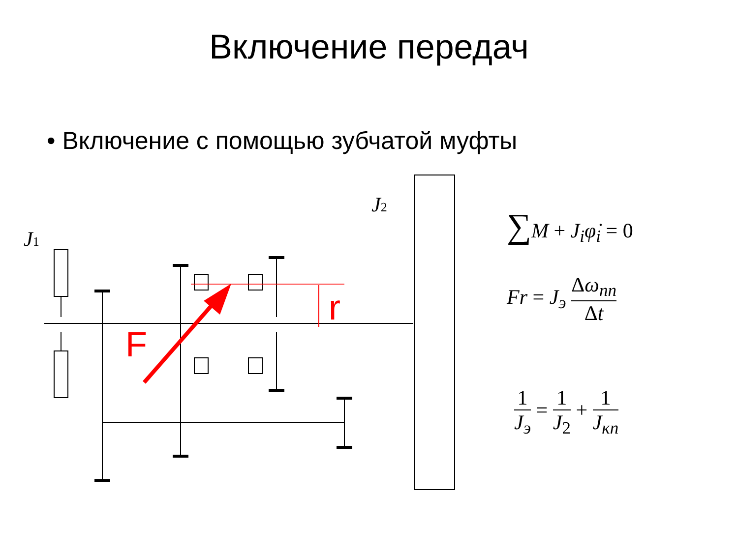Включение передач
• Включение с помощью зубчатой муфты
F
r
J1
J2
∑M + J<sub>i</sub>φ̇<sub>i</sub> = 0
Fr = J<sub>э</sub> Δω<sub>пп</sub> Δt
1 J<sub>э</sub> = 1 J<sub>2</sub> + 1 J<sub>кп</sub>